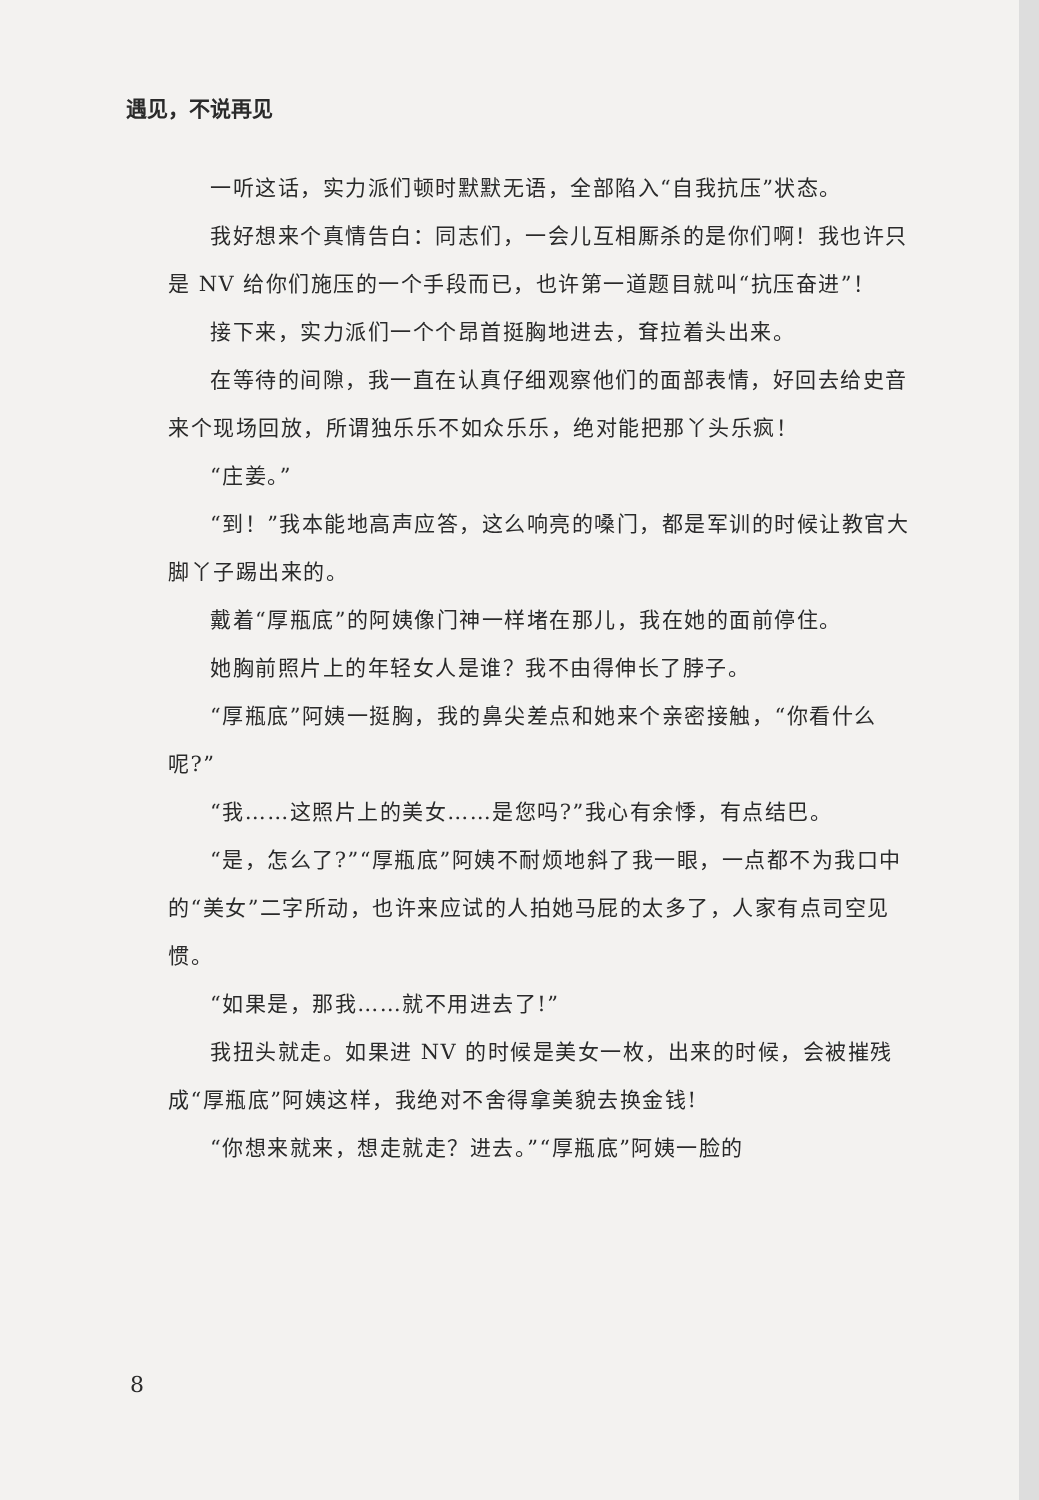遇见，不说再见
一听这话，实力派们顿时默默无语，全部陷入“自我抗压”状态。
我好想来个真情告白：同志们，一会儿互相厮杀的是你们啊！我也许只是 NV 给你们施压的一个手段而已，也许第一道题目就叫“抗压奋进”！
接下来，实力派们一个个昂首挺胸地进去，耷拉着头出来。
在等待的间隙，我一直在认真仔细观察他们的面部表情，好回去给史音来个现场回放，所谓独乐乐不如众乐乐，绝对能把那丫头乐疯！
“庄姜。”
“到！”我本能地高声应答，这么响亮的嗓门，都是军训的时候让教官大脚丫子踢出来的。
戴着“厚瓶底”的阿姨像门神一样堵在那儿，我在她的面前停住。
她胸前照片上的年轻女人是谁？我不由得伸长了脖子。
“厚瓶底”阿姨一挺胸，我的鼻尖差点和她来个亲密接触，“你看什么呢?”
“我……这照片上的美女……是您吗?”我心有余悸，有点结巴。
“是，怎么了?”“厚瓶底”阿姨不耐烦地斜了我一眼，一点都不为我口中的“美女”二字所动，也许来应试的人拍她马屁的太多了，人家有点司空见惯。
“如果是，那我……就不用进去了!”
我扭头就走。如果进 NV 的时候是美女一枚，出来的时候，会被摧残成“厚瓶底”阿姨这样，我绝对不舍得拿美貌去换金钱!
“你想来就来，想走就走？进去。”“厚瓶底”阿姨一脸的
8